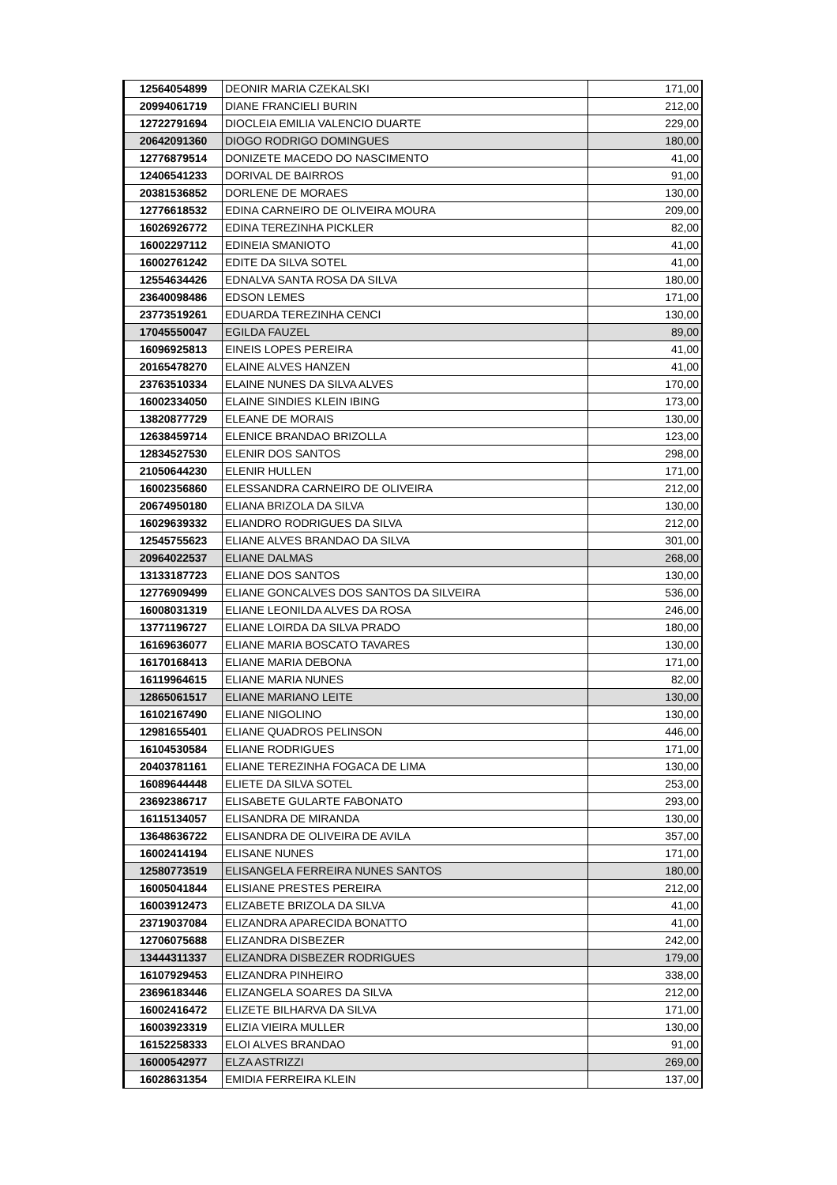| 12564054899 | DEONIR MARIA CZEKALSKI | 171,00 |
| 20994061719 | DIANE FRANCIELI BURIN | 212,00 |
| 12722791694 | DIOCLEIA EMILIA VALENCIO DUARTE | 229,00 |
| 20642091360 | DIOGO RODRIGO DOMINGUES | 180,00 |
| 12776879514 | DONIZETE MACEDO DO NASCIMENTO | 41,00 |
| 12406541233 | DORIVAL DE BAIRROS | 91,00 |
| 20381536852 | DORLENE DE MORAES | 130,00 |
| 12776618532 | EDINA CARNEIRO DE OLIVEIRA MOURA | 209,00 |
| 16026926772 | EDINA TEREZINHA PICKLER | 82,00 |
| 16002297112 | EDINEIA SMANIOTO | 41,00 |
| 16002761242 | EDITE DA SILVA SOTEL | 41,00 |
| 12554634426 | EDNALVA SANTA ROSA DA SILVA | 180,00 |
| 23640098486 | EDSON LEMES | 171,00 |
| 23773519261 | EDUARDA TEREZINHA CENCI | 130,00 |
| 17045550047 | EGILDA FAUZEL | 89,00 |
| 16096925813 | EINEIS LOPES PEREIRA | 41,00 |
| 20165478270 | ELAINE ALVES HANZEN | 41,00 |
| 23763510334 | ELAINE NUNES DA SILVA ALVES | 170,00 |
| 16002334050 | ELAINE SINDIES KLEIN IBING | 173,00 |
| 13820877729 | ELEANE DE MORAIS | 130,00 |
| 12638459714 | ELENICE BRANDAO BRIZOLLA | 123,00 |
| 12834527530 | ELENIR DOS SANTOS | 298,00 |
| 21050644230 | ELENIR HULLEN | 171,00 |
| 16002356860 | ELESSANDRA CARNEIRO DE OLIVEIRA | 212,00 |
| 20674950180 | ELIANA BRIZOLA DA SILVA | 130,00 |
| 16029639332 | ELIANDRO RODRIGUES DA SILVA | 212,00 |
| 12545755623 | ELIANE ALVES BRANDAO DA SILVA | 301,00 |
| 20964022537 | ELIANE DALMAS | 268,00 |
| 13133187723 | ELIANE DOS SANTOS | 130,00 |
| 12776909499 | ELIANE GONCALVES DOS SANTOS DA SILVEIRA | 536,00 |
| 16008031319 | ELIANE LEONILDA ALVES DA ROSA | 246,00 |
| 13771196727 | ELIANE LOIRDA DA SILVA PRADO | 180,00 |
| 16169636077 | ELIANE MARIA BOSCATO TAVARES | 130,00 |
| 16170168413 | ELIANE MARIA DEBONA | 171,00 |
| 16119964615 | ELIANE MARIA NUNES | 82,00 |
| 12865061517 | ELIANE MARIANO LEITE | 130,00 |
| 16102167490 | ELIANE NIGOLINO | 130,00 |
| 12981655401 | ELIANE QUADROS PELINSON | 446,00 |
| 16104530584 | ELIANE RODRIGUES | 171,00 |
| 20403781161 | ELIANE TEREZINHA FOGACA DE LIMA | 130,00 |
| 16089644448 | ELIETE DA SILVA SOTEL | 253,00 |
| 23692386717 | ELISABETE GULARTE FABONATO | 293,00 |
| 16115134057 | ELISANDRA DE MIRANDA | 130,00 |
| 13648636722 | ELISANDRA DE OLIVEIRA DE AVILA | 357,00 |
| 16002414194 | ELISANE NUNES | 171,00 |
| 12580773519 | ELISANGELA FERREIRA NUNES SANTOS | 180,00 |
| 16005041844 | ELISIANE PRESTES PEREIRA | 212,00 |
| 16003912473 | ELIZABETE BRIZOLA DA SILVA | 41,00 |
| 23719037084 | ELIZANDRA APARECIDA BONATTO | 41,00 |
| 12706075688 | ELIZANDRA DISBEZER | 242,00 |
| 13444311337 | ELIZANDRA DISBEZER RODRIGUES | 179,00 |
| 16107929453 | ELIZANDRA PINHEIRO | 338,00 |
| 23696183446 | ELIZANGELA SOARES DA SILVA | 212,00 |
| 16002416472 | ELIZETE BILHARVA DA SILVA | 171,00 |
| 16003923319 | ELIZIA VIEIRA MULLER | 130,00 |
| 16152258333 | ELOI ALVES BRANDAO | 91,00 |
| 16000542977 | ELZA ASTRIZZI | 269,00 |
| 16028631354 | EMIDIA FERREIRA KLEIN | 137,00 |